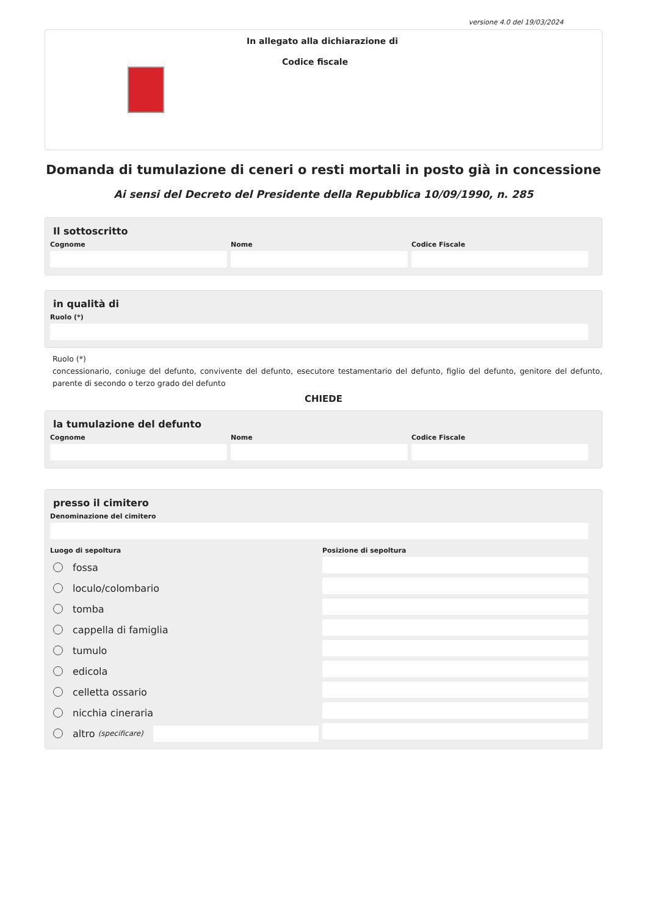versione 4.0 del 19/03/2024
In allegato alla dichiarazione di
Codice fiscale
Domanda di tumulazione di ceneri o resti mortali in posto già in concessione
Ai sensi del Decreto del Presidente della Repubblica 10/09/1990, n. 285
Il sottoscritto
Cognome Nome Codice Fiscale
in qualità di
Ruolo (*)
Ruolo (*)
concessionario, coniuge del defunto, convivente del defunto, esecutore testamentario del defunto, figlio del defunto, genitore del defunto, parente di secondo o terzo grado del defunto
CHIEDE
la tumulazione del defunto
Cognome Nome Codice Fiscale
presso il cimitero
Denominazione del cimitero
Luogo di sepoltura
fossa
loculo/colombario
tomba
cappella di famiglia
tumulo
edicola
celletta ossario
nicchia cineraria
altro (specificare)
Posizione di sepoltura